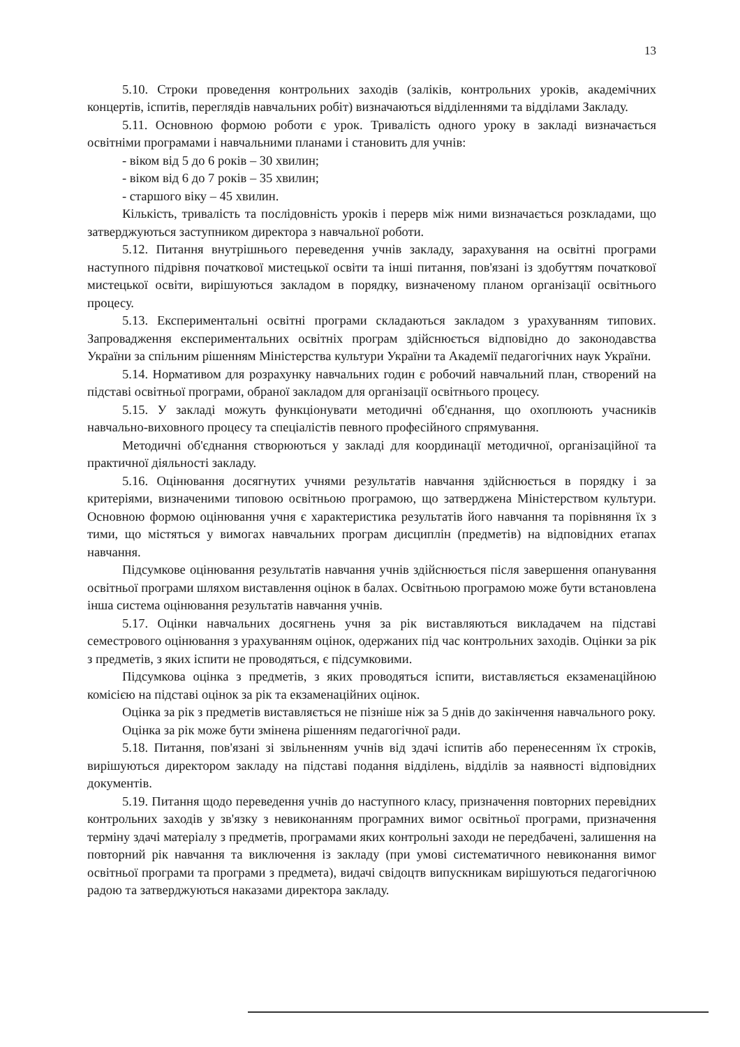13
5.10. Строки проведення контрольних заходів (заліків, контрольних уроків, академічних концертів, іспитів, переглядів навчальних робіт) визначаються відділеннями та відділами Закладу.
5.11. Основною формою роботи є урок. Тривалість одного уроку в закладі визначається освітніми програмами і навчальними планами і становить для учнів:
- віком від 5 до 6 років – 30 хвилин;
- віком від 6 до 7 років – 35 хвилин;
- старшого віку – 45 хвилин.
Кількість, тривалість та послідовність уроків і перерв між ними визначається розкладами, що затверджуються заступником директора з навчальної роботи.
5.12. Питання внутрішнього переведення учнів закладу, зарахування на освітні програми наступного підрівня початкової мистецької освіти та інші питання, пов'язані із здобуттям початкової мистецької освіти, вирішуються закладом в порядку, визначеному планом організації освітнього процесу.
5.13. Експериментальні освітні програми складаються закладом з урахуванням типових. Запровадження експериментальних освітніх програм здійснюється відповідно до законодавства України за спільним рішенням Міністерства культури України та Академії педагогічних наук України.
5.14. Нормативом для розрахунку навчальних годин є робочий навчальний план, створений на підставі освітньої програми, обраної закладом для організації освітнього процесу.
5.15. У закладі можуть функціонувати методичні об'єднання, що охоплюють учасників навчально-виховного процесу та спеціалістів певного професійного спрямування.
Методичні об'єднання створюються у закладі для координації методичної, організаційної та практичної діяльності закладу.
5.16. Оцінювання досягнутих учнями результатів навчання здійснюється в порядку і за критеріями, визначеними типовою освітньою програмою, що затверджена Міністерством культури. Основною формою оцінювання учня є характеристика результатів його навчання та порівняння їх з тими, що містяться у вимогах навчальних програм дисциплін (предметів) на відповідних етапах навчання.
Підсумкове оцінювання результатів навчання учнів здійснюється після завершення опанування освітньої програми шляхом виставлення оцінок в балах. Освітньою програмою може бути встановлена інша система оцінювання результатів навчання учнів.
5.17. Оцінки навчальних досягнень учня за рік виставляються викладачем на підставі семестрового оцінювання з урахуванням оцінок, одержаних під час контрольних заходів. Оцінки за рік з предметів, з яких іспити не проводяться, є підсумковими.
Підсумкова оцінка з предметів, з яких проводяться іспити, виставляється екзаменаційною комісією на підставі оцінок за рік та екзаменаційних оцінок.
Оцінка за рік з предметів виставляється не пізніше ніж за 5 днів до закінчення навчального року.
Оцінка за рік може бути змінена рішенням педагогічної ради.
5.18. Питання, пов'язані зі звільненням учнів від здачі іспитів або перенесенням їх строків, вирішуються директором закладу на підставі подання відділень, відділів за наявності відповідних документів.
5.19. Питання щодо переведення учнів до наступного класу, призначення повторних перевідних контрольних заходів у зв'язку з невиконанням програмних вимог освітньої програми, призначення терміну здачі матеріалу з предметів, програмами яких контрольні заходи не передбачені, залишення на повторний рік навчання та виключення із закладу (при умові систематичного невиконання вимог освітньої програми та програми з предмета), видачі свідоцтв випускникам вирішуються педагогічною радою та затверджуються наказами директора закладу.